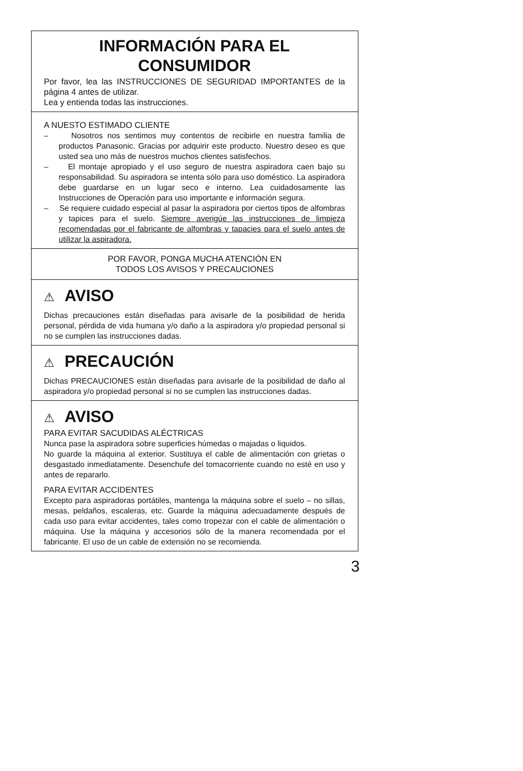INFORMACIÓN PARA EL CONSUMIDOR
Por favor, lea las INSTRUCCIONES DE SEGURIDAD IMPORTANTES de la página 4 antes de utilizar.
Lea y entienda todas las instrucciones.
A NUESTO ESTIMADO CLIENTE
– Nosotros nos sentimos muy contentos de recibirle en nuestra familia de productos Panasonic. Gracias por adquirir este producto. Nuestro deseo es que usted sea uno más de nuestros muchos clientes satisfechos.
– El montaje apropiado y el uso seguro de nuestra aspiradora caen bajo su responsabilidad. Su aspiradora se intenta sólo para uso doméstico. La aspiradora debe guardarse en un lugar seco e interno. Lea cuidadosamente las Instrucciones de Operación para uso importante e información segura.
– Se requiere cuidado especial al pasar la aspiradora por ciertos tipos de alfombras y tapices para el suelo. Siempre averigúe las instrucciones de limpieza recomendadas por el fabricante de alfombras y tapacies para el suelo antes de utilizar la aspiradora.
POR FAVOR, PONGA MUCHA ATENCIÓN EN
TODOS LOS AVISOS Y PRECAUCIONES
⚠ AVISO
Dichas precauciones están diseñadas para avisarle de la posibilidad de herida personal, pérdida de vida humana y/o daño a la aspiradora y/o propiedad personal si no se cumplen las instrucciones dadas.
⚠ PRECAUCIÓN
Dichas PRECAUCIONES están diseñadas para avisarle de la posibilidad de daño al aspiradora y/o propiedad personal si no se cumplen las instrucciones dadas.
⚠ AVISO
PARA EVITAR SACUDIDAS ALÉCTRICAS
Nunca pase la aspiradora sobre superficies húmedas o majadas o liquidos.
No guarde la máquina al exterior. Sustituya el cable de alimentación con grietas o desgastado inmediatamente. Desenchufe del tomacorriente cuando no esté en uso y antes de repararlo.
PARA EVITAR ACCIDENTES
Excepto para aspiradoras portátiles, mantenga la máquina sobre el suelo – no sillas, mesas, peldaños, escaleras, etc. Guarde la máquina adecuadamente después de cada uso para evitar accidentes, tales como tropezar con el cable de alimentación o máquina. Use la máquina y accesorios sólo de la manera recomendada por el fabricante. El uso de un cable de extensión no se recomienda.
3